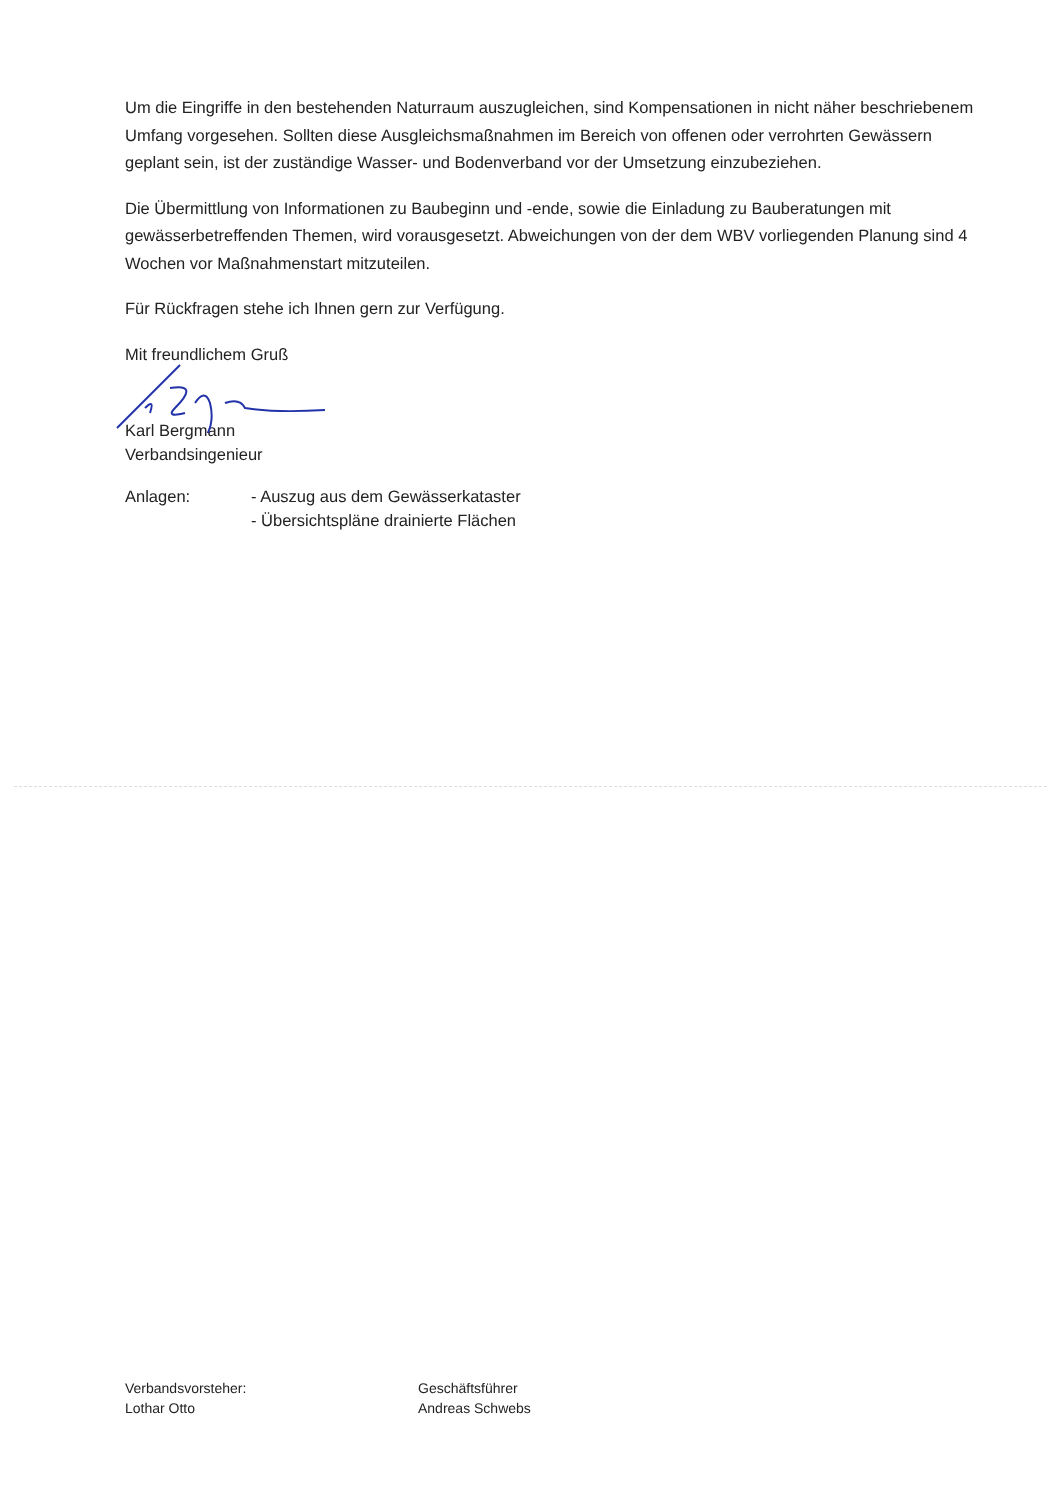Um die Eingriffe in den bestehenden Naturraum auszugleichen, sind Kompensationen in nicht näher beschriebenem Umfang vorgesehen. Sollten diese Ausgleichsmaßnahmen im Bereich von offenen oder verrohrten Gewässern geplant sein, ist der zuständige Wasser- und Bodenverband vor der Umsetzung einzubeziehen.
Die Übermittlung von Informationen zu Baubeginn und -ende, sowie die Einladung zu Bauberatungen mit gewässerbetreffenden Themen, wird vorausgesetzt. Abweichungen von der dem WBV vorliegenden Planung sind 4 Wochen vor Maßnahmenstart mitzuteilen.
Für Rückfragen stehe ich Ihnen gern zur Verfügung.
Mit freundlichem Gruß
Karl Bergmann
Verbandsingenieur
Anlagen: - Auszug aus dem Gewässerkataster
- Übersichtspläne drainierte Flächen
Verbandsvorsteher:
Lothar Otto
Geschäftsführer
Andreas Schwebs